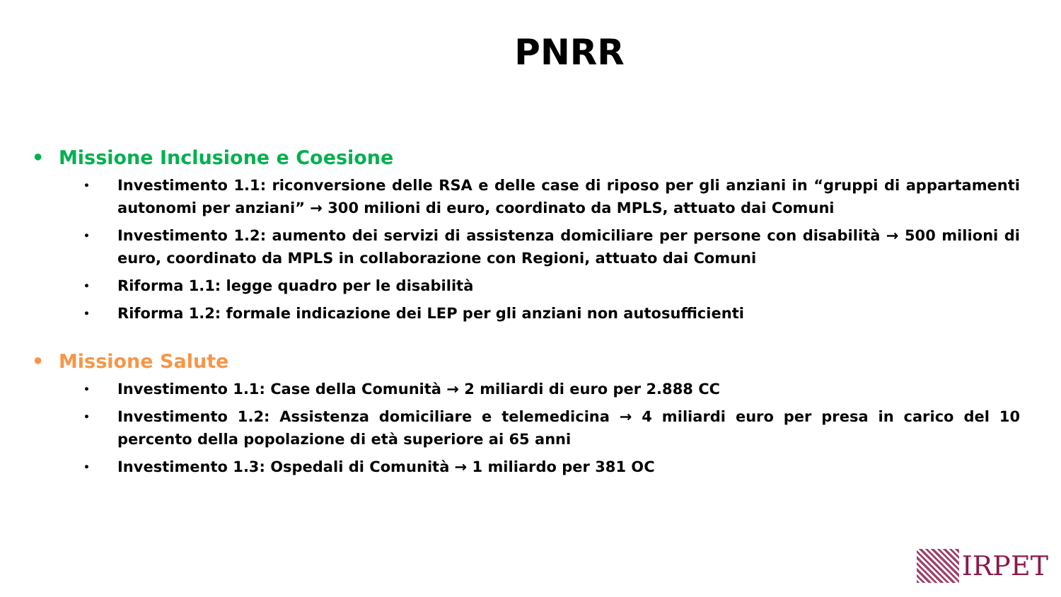PNRR
• Missione Inclusione e Coesione
• Investimento 1.1: riconversione delle RSA e delle case di riposo per gli anziani in “gruppi di appartamenti autonomi per anziani” → 300 milioni di euro, coordinato da MPLS, attuato dai Comuni
• Investimento 1.2: aumento dei servizi di assistenza domiciliare per persone con disabilità → 500 milioni di euro, coordinato da MPLS in collaborazione con Regioni, attuato dai Comuni
• Riforma 1.1: legge quadro per le disabilità
• Riforma 1.2: formale indicazione dei LEP per gli anziani non autosufficienti
• Missione Salute
• Investimento 1.1: Case della Comunità → 2 miliardi di euro per 2.888 CC
• Investimento 1.2: Assistenza domiciliare e telemedicina → 4 miliardi euro per presa in carico del 10 percento della popolazione di età superiore ai 65 anni
• Investimento 1.3: Ospedali di Comunità → 1 miliardo per 381 OC
IRPET